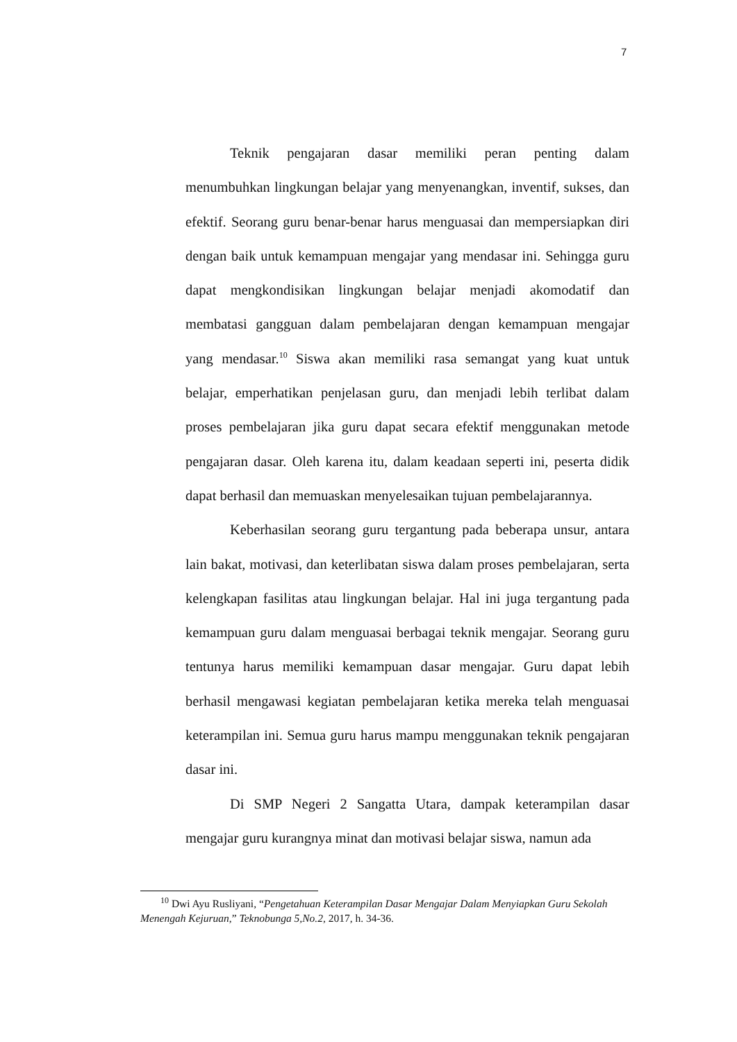7
Teknik pengajaran dasar memiliki peran penting dalam menumbuhkan lingkungan belajar yang menyenangkan, inventif, sukses, dan efektif. Seorang guru benar-benar harus menguasai dan mempersiapkan diri dengan baik untuk kemampuan mengajar yang mendasar ini. Sehingga guru dapat mengkondisikan lingkungan belajar menjadi akomodatif dan membatasi gangguan dalam pembelajaran dengan kemampuan mengajar yang mendasar.<sup>10</sup> Siswa akan memiliki rasa semangat yang kuat untuk belajar, emperhatikan penjelasan guru, dan menjadi lebih terlibat dalam proses pembelajaran jika guru dapat secara efektif menggunakan metode pengajaran dasar. Oleh karena itu, dalam keadaan seperti ini, peserta didik dapat berhasil dan memuaskan menyelesaikan tujuan pembelajarannya.
Keberhasilan seorang guru tergantung pada beberapa unsur, antara lain bakat, motivasi, dan keterlibatan siswa dalam proses pembelajaran, serta kelengkapan fasilitas atau lingkungan belajar. Hal ini juga tergantung pada kemampuan guru dalam menguasai berbagai teknik mengajar. Seorang guru tentunya harus memiliki kemampuan dasar mengajar. Guru dapat lebih berhasil mengawasi kegiatan pembelajaran ketika mereka telah menguasai keterampilan ini. Semua guru harus mampu menggunakan teknik pengajaran dasar ini.
Di SMP Negeri 2 Sangatta Utara, dampak keterampilan dasar mengajar guru kurangnya minat dan motivasi belajar siswa, namun ada
<sup>10</sup> Dwi Ayu Rusliyani, “Pengetahuan Keterampilan Dasar Mengajar Dalam Menyiapkan Guru Sekolah Menengah Kejuruan,” Teknobunga 5,No.2, 2017, h. 34-36.